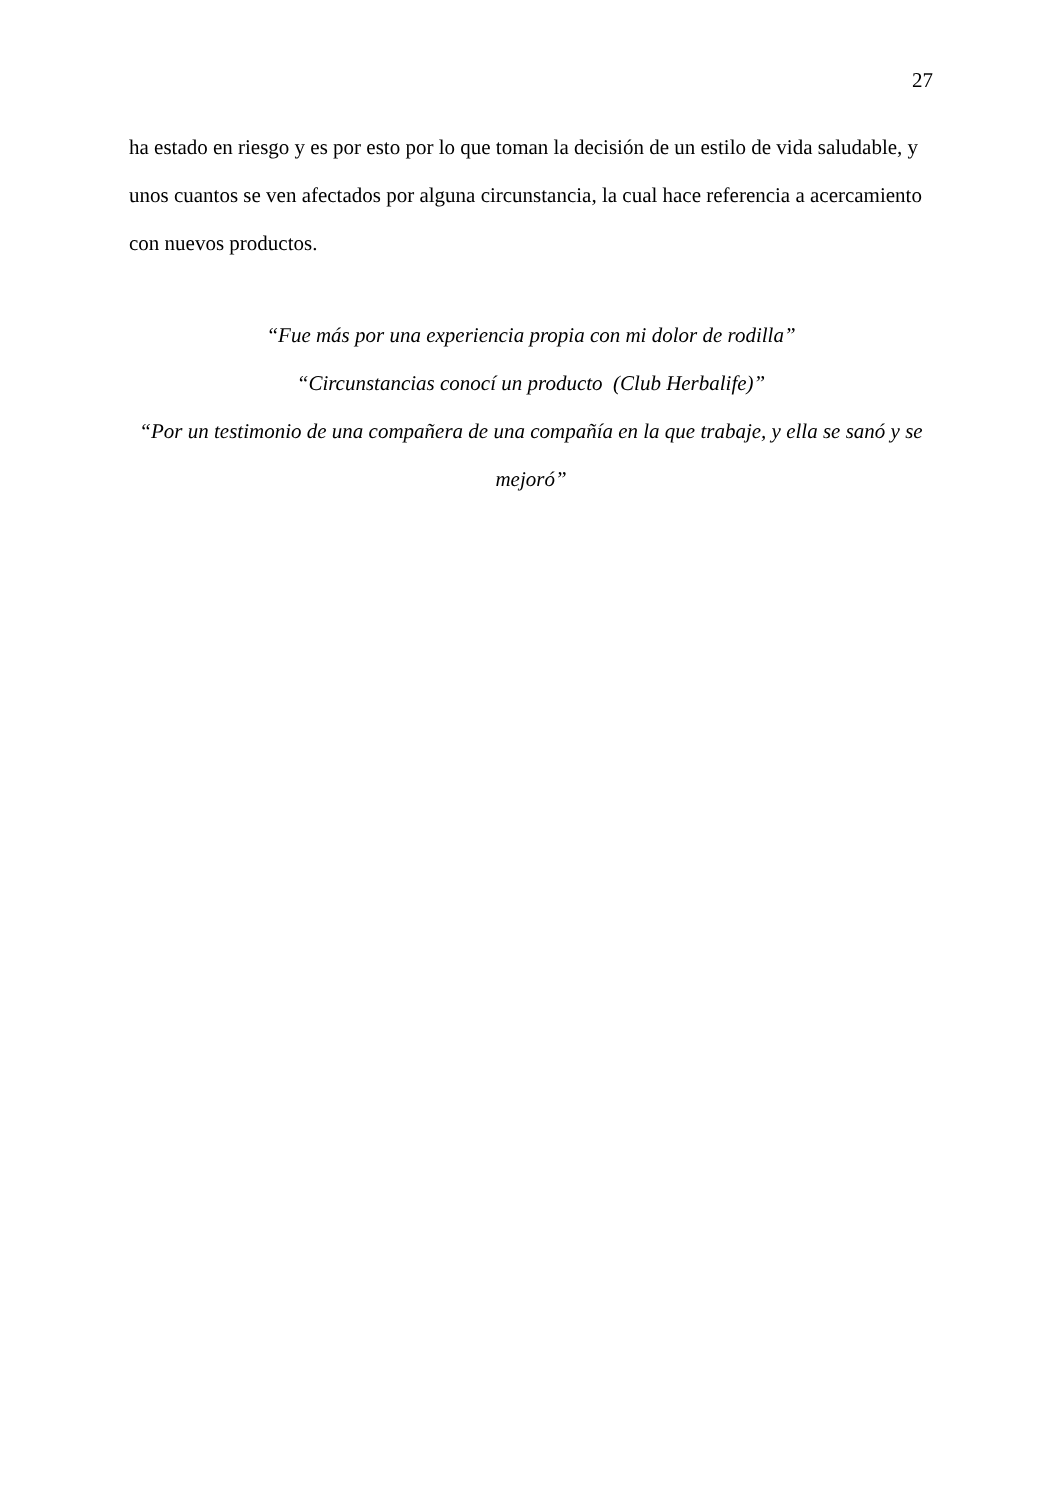27
ha estado en riesgo y es por esto por lo que toman la decisión de un estilo de vida saludable, y unos cuantos se ven afectados por alguna circunstancia, la cual hace referencia a acercamiento con nuevos productos.
“Fue más por una experiencia propia con mi dolor de rodilla”
“Circunstancias conocí un producto (Club Herbalife)”
“Por un testimonio de una compañera de una compañía en la que trabaje, y ella se sanó y se mejoró”